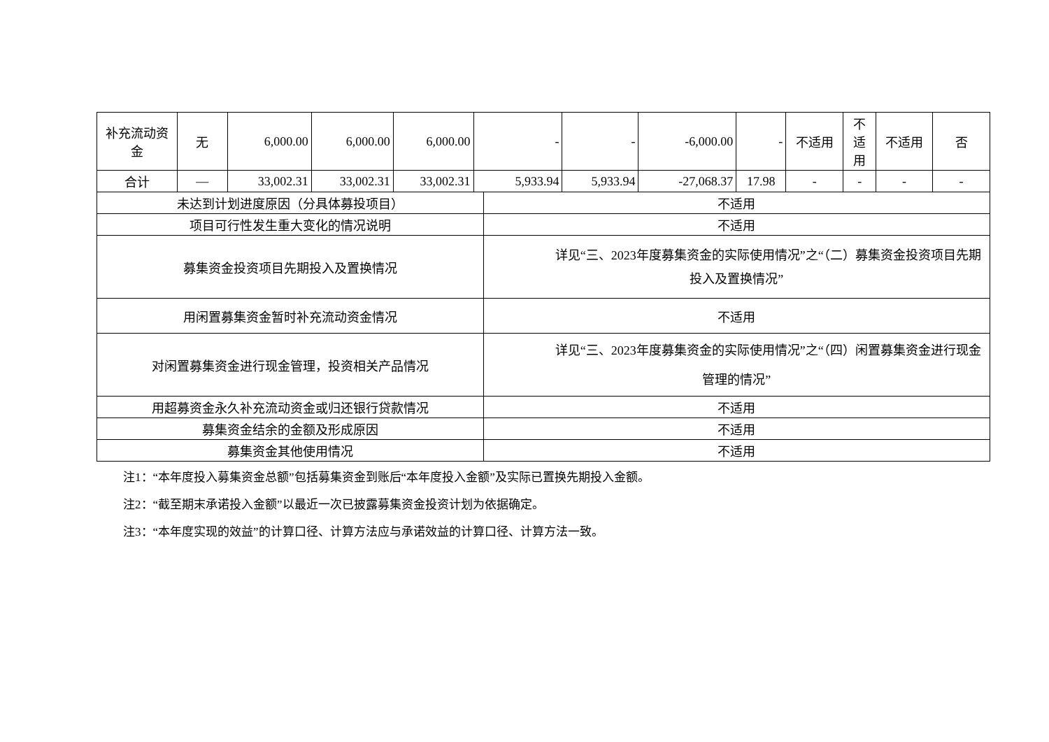| 补充流动资金 | 无 | 6,000.00 | 6,000.00 | 6,000.00 | - | | - | -6,000.00 | - | 不适用 | 不 适 用 | 不适用 | 否 |
| 合计 | — | 33,002.31 | 33,002.31 | 33,002.31 | 5,933.94 | | 5,933.94 | -27,068.37 | 17.98 | - | - | - | - |
| 未达到计划进度原因（分具体募投项目） | | | | | | 不适用 | | | | | | | |
| 项目可行性发生重大变化的情况说明 | | | | | | 不适用 | | | | | | | |
| 募集资金投资项目先期投入及置换情况 | | | | | | 详见“三、2023年度募集资金的实际使用情况”之“（二）募集资金投资项目先期投入及置换情况” | | | | | | | |
| 用闲置募集资金暂时补充流动资金情况 | | | | | | 不适用 | | | | | | | |
| 对闲置募集资金进行现金管理，投资相关产品情况 | | | | | | 详见“三、2023年度募集资金的实际使用情况”之“（四）闲置募集资金进行现金管理的情况” | | | | | | | |
| 用超募资金永久补充流动资金或归还银行贷款情况 | | | | | | 不适用 | | | | | | | |
| 募集资金结余的金额及形成原因 | | | | | | 不适用 | | | | | | | |
| 募集资金其他使用情况 | | | | | | 不适用 | | | | | | | |
注1：“本年度投入募集资金总额”包括募集资金到账后“本年度投入金额”及实际已置换先期投入金额。
注2：“截至期末承诺投入金额”以最近一次已披露募集资金投资计划为依据确定。
注3：“本年度实现的效益”的计算口径、计算方法应与承诺效益的计算口径、计算方法一致。